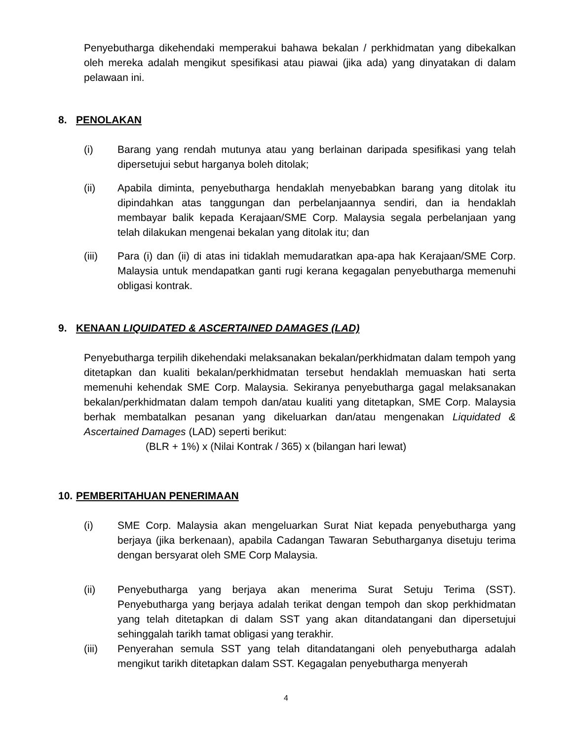Penyebutharga dikehendaki memperakui bahawa bekalan / perkhidmatan yang dibekalkan oleh mereka adalah mengikut spesifikasi atau piawai (jika ada) yang dinyatakan di dalam pelawaan ini.
8. PENOLAKAN
(i) Barang yang rendah mutunya atau yang berlainan daripada spesifikasi yang telah dipersetujui sebut harganya boleh ditolak;
(ii) Apabila diminta, penyebutharga hendaklah menyebabkan barang yang ditolak itu dipindahkan atas tanggungan dan perbelanjaannya sendiri, dan ia hendaklah membayar balik kepada Kerajaan/SME Corp. Malaysia segala perbelanjaan yang telah dilakukan mengenai bekalan yang ditolak itu; dan
(iii) Para (i) dan (ii) di atas ini tidaklah memudaratkan apa-apa hak Kerajaan/SME Corp. Malaysia untuk mendapatkan ganti rugi kerana kegagalan penyebutharga memenuhi obligasi kontrak.
9. KENAAN LIQUIDATED & ASCERTAINED DAMAGES (LAD)
Penyebutharga terpilih dikehendaki melaksanakan bekalan/perkhidmatan dalam tempoh yang ditetapkan dan kualiti bekalan/perkhidmatan tersebut hendaklah memuaskan hati serta memenuhi kehendak SME Corp. Malaysia. Sekiranya penyebutharga gagal melaksanakan bekalan/perkhidmatan dalam tempoh dan/atau kualiti yang ditetapkan, SME Corp. Malaysia berhak membatalkan pesanan yang dikeluarkan dan/atau mengenakan Liquidated & Ascertained Damages (LAD) seperti berikut:
(BLR + 1%) x (Nilai Kontrak / 365) x (bilangan hari lewat)
10. PEMBERITAHUAN PENERIMAAN
(i) SME Corp. Malaysia akan mengeluarkan Surat Niat kepada penyebutharga yang berjaya (jika berkenaan), apabila Cadangan Tawaran Sebutharganya disetuju terima dengan bersyarat oleh SME Corp Malaysia.
(ii) Penyebutharga yang berjaya akan menerima Surat Setuju Terima (SST). Penyebutharga yang berjaya adalah terikat dengan tempoh dan skop perkhidmatan yang telah ditetapkan di dalam SST yang akan ditandatangani dan dipersetujui sehinggalah tarikh tamat obligasi yang terakhir.
(iii) Penyerahan semula SST yang telah ditandatangani oleh penyebutharga adalah mengikut tarikh ditetapkan dalam SST. Kegagalan penyebutharga menyerah
4